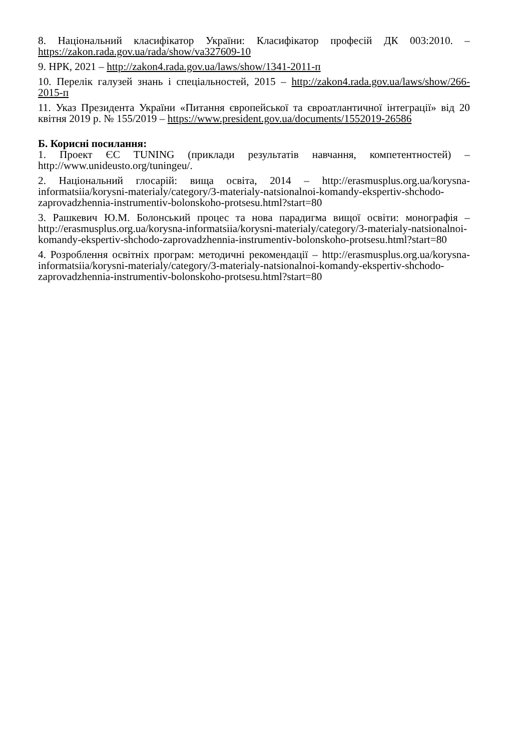8. Національний класифікатор України: Класифікатор професій ДК 003:2010. – https://zakon.rada.gov.ua/rada/show/va327609-10
9. НРК, 2021 – http://zakon4.rada.gov.ua/laws/show/1341-2011-п
10. Перелік галузей знань і спеціальностей, 2015 – http://zakon4.rada.gov.ua/laws/show/266-2015-п
11. Указ Президента України «Питання європейської та євроатлантичної інтеграції» від 20 квітня 2019 р. № 155/2019 – https://www.president.gov.ua/documents/1552019-26586
Б. Корисні посилання:
1. Проект ЄС TUNING (приклади результатів навчання, компетентностей) – http://www.unideusto.org/tuningeu/.
2. Національний глосарій: вища освіта, 2014 – http://erasmusplus.org.ua/korysna-informatsiia/korysni-materialy/category/3-materialy-natsionalnoi-komandy-ekspertiv-shchodo-zaprovadzhennia-instrumentiv-bolonskoho-protsesu.html?start=80
3. Рашкевич Ю.М. Болонський процес та нова парадигма вищої освіти: монографія – http://erasmusplus.org.ua/korysna-informatsiia/korysni-materialy/category/3-materialy-natsionalnoi-komandy-ekspertiv-shchodo-zaprovadzhennia-instrumentiv-bolonskoho-protsesu.html?start=80
4. Розроблення освітніх програм: методичні рекомендації – http://erasmusplus.org.ua/korysna-informatsiia/korysni-materialy/category/3-materialy-natsionalnoi-komandy-ekspertiv-shchodo-zaprovadzhennia-instrumentiv-bolonskoho-protsesu.html?start=80